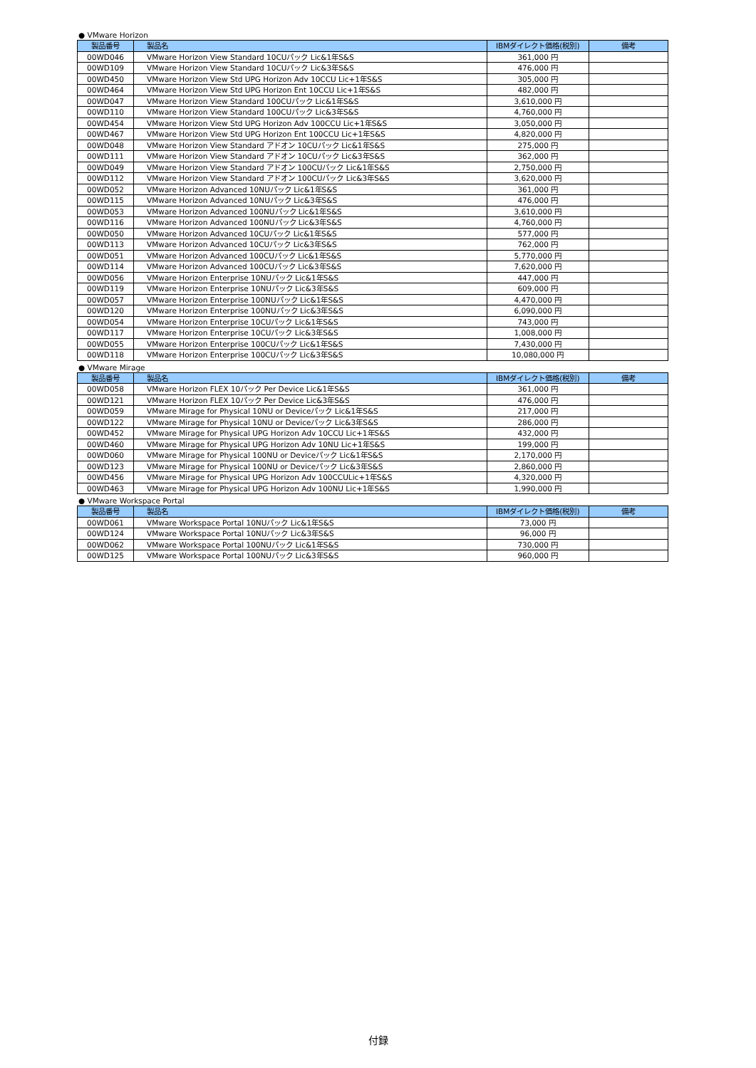● VMware Horizon
| 製品番号 | 製品名 | IBMダイレクト価格(税別) | 備考 |
| --- | --- | --- | --- |
| 00WD046 | VMware Horizon View Standard 10CUパック Lic&1年S&S | 361,000 円 | |
| 00WD109 | VMware Horizon View Standard 10CUパック Lic&3年S&S | 476,000 円 | |
| 00WD450 | VMware Horizon View Std UPG Horizon Adv 10CCU Lic+1年S&S | 305,000 円 | |
| 00WD464 | VMware Horizon View Std UPG Horizon Ent 10CCU Lic+1年S&S | 482,000 円 | |
| 00WD047 | VMware Horizon View Standard 100CUパック Lic&1年S&S | 3,610,000 円 | |
| 00WD110 | VMware Horizon View Standard 100CUパック Lic&3年S&S | 4,760,000 円 | |
| 00WD454 | VMware Horizon View Std UPG Horizon Adv 100CCU Lic+1年S&S | 3,050,000 円 | |
| 00WD467 | VMware Horizon View Std UPG Horizon Ent 100CCU Lic+1年S&S | 4,820,000 円 | |
| 00WD048 | VMware Horizon View Standard アドオン 10CUパック Lic&1年S&S | 275,000 円 | |
| 00WD111 | VMware Horizon View Standard アドオン 10CUパック Lic&3年S&S | 362,000 円 | |
| 00WD049 | VMware Horizon View Standard アドオン 100CUパック Lic&1年S&S | 2,750,000 円 | |
| 00WD112 | VMware Horizon View Standard アドオン 100CUパック Lic&3年S&S | 3,620,000 円 | |
| 00WD052 | VMware Horizon Advanced 10NUパック Lic&1年S&S | 361,000 円 | |
| 00WD115 | VMware Horizon Advanced 10NUパック Lic&3年S&S | 476,000 円 | |
| 00WD053 | VMware Horizon Advanced 100NUパック Lic&1年S&S | 3,610,000 円 | |
| 00WD116 | VMware Horizon Advanced 100NUパック Lic&3年S&S | 4,760,000 円 | |
| 00WD050 | VMware Horizon Advanced 10CUパック Lic&1年S&S | 577,000 円 | |
| 00WD113 | VMware Horizon Advanced 10CUパック Lic&3年S&S | 762,000 円 | |
| 00WD051 | VMware Horizon Advanced 100CUパック Lic&1年S&S | 5,770,000 円 | |
| 00WD114 | VMware Horizon Advanced 100CUパック Lic&3年S&S | 7,620,000 円 | |
| 00WD056 | VMware Horizon Enterprise 10NUパック Lic&1年S&S | 447,000 円 | |
| 00WD119 | VMware Horizon Enterprise 10NUパック Lic&3年S&S | 609,000 円 | |
| 00WD057 | VMware Horizon Enterprise 100NUパック Lic&1年S&S | 4,470,000 円 | |
| 00WD120 | VMware Horizon Enterprise 100NUパック Lic&3年S&S | 6,090,000 円 | |
| 00WD054 | VMware Horizon Enterprise 10CUパック Lic&1年S&S | 743,000 円 | |
| 00WD117 | VMware Horizon Enterprise 10CUパック Lic&3年S&S | 1,008,000 円 | |
| 00WD055 | VMware Horizon Enterprise 100CUパック Lic&1年S&S | 7,430,000 円 | |
| 00WD118 | VMware Horizon Enterprise 100CUパック Lic&3年S&S | 10,080,000 円 | |
● VMware Mirage
| 製品番号 | 製品名 | IBMダイレクト価格(税別) | 備考 |
| --- | --- | --- | --- |
| 00WD058 | VMware Horizon FLEX 10パック Per Device Lic&1年S&S | 361,000 円 | |
| 00WD121 | VMware Horizon FLEX 10パック Per Device Lic&3年S&S | 476,000 円 | |
| 00WD059 | VMware Mirage for Physical 10NU or Deviceパック Lic&1年S&S | 217,000 円 | |
| 00WD122 | VMware Mirage for Physical 10NU or Deviceパック Lic&3年S&S | 286,000 円 | |
| 00WD452 | VMware Mirage for Physical UPG Horizon Adv 10CCU Lic+1年S&S | 432,000 円 | |
| 00WD460 | VMware Mirage for Physical UPG Horizon Adv 10NU Lic+1年S&S | 199,000 円 | |
| 00WD060 | VMware Mirage for Physical 100NU or Deviceパック Lic&1年S&S | 2,170,000 円 | |
| 00WD123 | VMware Mirage for Physical 100NU or Deviceパック Lic&3年S&S | 2,860,000 円 | |
| 00WD456 | VMware Mirage for Physical UPG Horizon Adv 100CCULic+1年S&S | 4,320,000 円 | |
| 00WD463 | VMware Mirage for Physical UPG Horizon Adv 100NU Lic+1年S&S | 1,990,000 円 | |
● VMware Workspace Portal
| 製品番号 | 製品名 | IBMダイレクト価格(税別) | 備考 |
| --- | --- | --- | --- |
| 00WD061 | VMware Workspace Portal 10NUパック Lic&1年S&S | 73,000 円 | |
| 00WD124 | VMware Workspace Portal 10NUパック Lic&3年S&S | 96,000 円 | |
| 00WD062 | VMware Workspace Portal 100NUパック Lic&1年S&S | 730,000 円 | |
| 00WD125 | VMware Workspace Portal 100NUパック Lic&3年S&S | 960,000 円 | |
付録